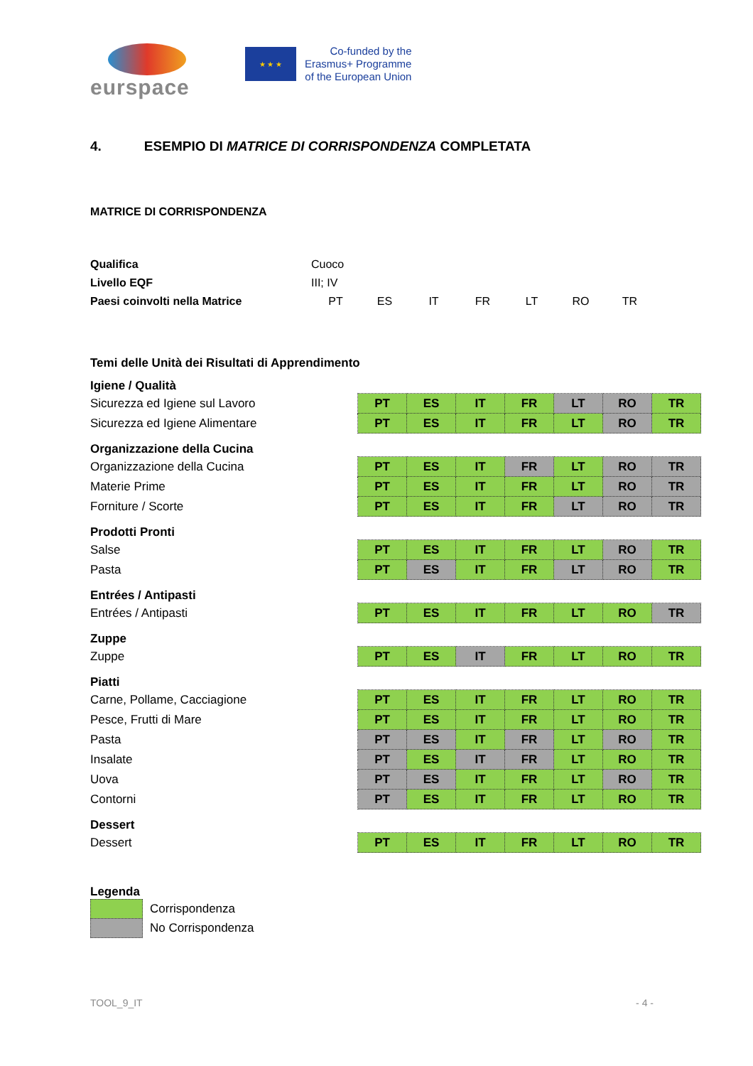eurspace
★ ★ ★
Co-funded by the
Erasmus+ Programme
of the European Union
4. ESEMPIO DI MATRICE DI CORRISPONDENZA COMPLETATA
MATRICE DI CORRISPONDENZA
| Qualifica | Cuoco | | | | | | |
| Livello EQF | III; IV | | | | | | |
| Paesi coinvolti nella Matrice | PT | ES | IT | FR | LT | RO | TR |
| Temi delle Unità dei Risultati di Apprendimento | | | | | | | |
| Igiene / Qualità | | | | | | | |
| Sicurezza ed Igiene sul Lavoro | PT | ES | IT | FR | LT | RO | TR |
| Sicurezza ed Igiene Alimentare | PT | ES | IT | FR | LT | RO | TR |
| Organizzazione della Cucina | | | | | | | |
| Organizzazione della Cucina | PT | ES | IT | FR | LT | RO | TR |
| Materie Prime | PT | ES | IT | FR | LT | RO | TR |
| Forniture / Scorte | PT | ES | IT | FR | LT | RO | TR |
| Prodotti Pronti | | | | | | | |
| Salse | PT | ES | IT | FR | LT | RO | TR |
| Pasta | PT | ES | IT | FR | LT | RO | TR |
| Entrées / Antipasti | | | | | | | |
| Entrées / Antipasti | PT | ES | IT | FR | LT | RO | TR |
| Zuppe | | | | | | | |
| Zuppe | PT | ES | IT | FR | LT | RO | TR |
| Piatti | | | | | | | |
| Carne, Pollame, Cacciagione | PT | ES | IT | FR | LT | RO | TR |
| Pesce, Frutti di Mare | PT | ES | IT | FR | LT | RO | TR |
| Pasta | PT | ES | IT | FR | LT | RO | TR |
| Insalate | PT | ES | IT | FR | LT | RO | TR |
| Uova | PT | ES | IT | FR | LT | RO | TR |
| Contorni | PT | ES | IT | FR | LT | RO | TR |
| Dessert | | | | | | | |
| Dessert | PT | ES | IT | FR | LT | RO | TR |
Legenda
Corrispondenza
No Corrispondenza
TOOL_9_IT - 4 -